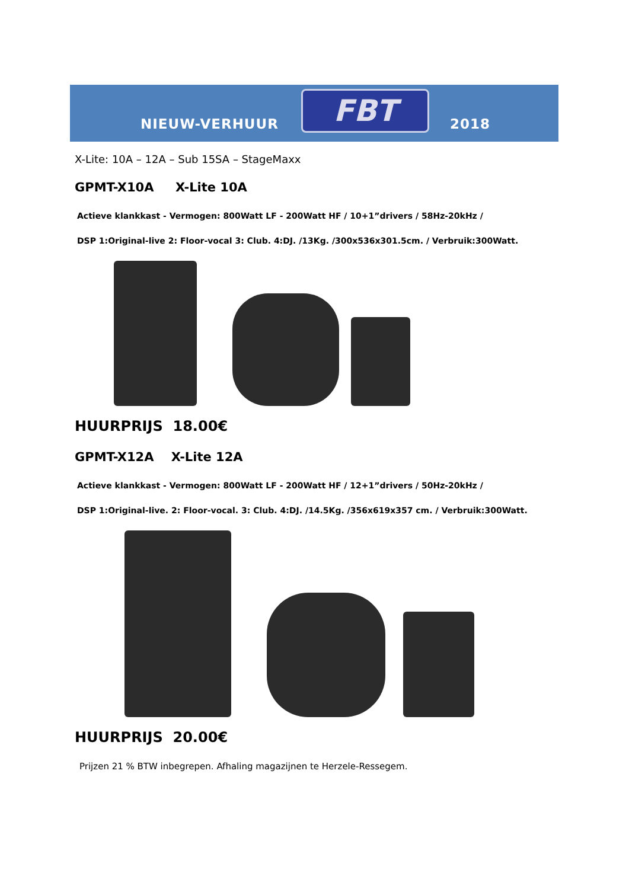NIEUW-VERHUUR FBT 2018
X-Lite: 10A – 12A – Sub 15SA – StageMaxx
GPMT-X10A X-Lite 10A
Actieve klankkast - Vermogen: 800Watt LF - 200Watt HF / 10+1”drivers / 58Hz-20kHz /
DSP 1:Original-live 2: Floor-vocal 3: Club. 4:DJ. /13Kg. /300x536x301.5cm. / Verbruik:300Watt.
HUURPRIJS 18.00€
GPMT-X12A X-Lite 12A
Actieve klankkast - Vermogen: 800Watt LF - 200Watt HF / 12+1”drivers / 50Hz-20kHz /
DSP 1:Original-live. 2: Floor-vocal. 3: Club. 4:DJ. /14.5Kg. /356x619x357 cm. / Verbruik:300Watt.
HUURPRIJS 20.00€
Prijzen 21 % BTW inbegrepen. Afhaling magazijnen te Herzele-Ressegem.